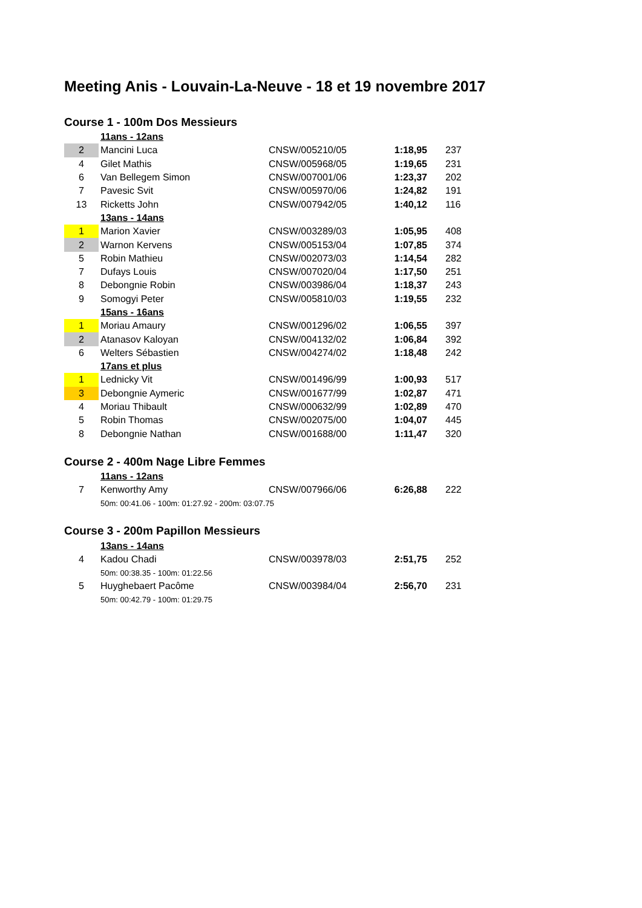Meeting Anis - Louvain-La-Neuve - 18 et 19 novembre 2017
Course 1 - 100m Dos Messieurs
| | 11ans - 12ans | | | |
| 2 | Mancini Luca | CNSW/005210/05 | 1:18,95 | 237 |
| 4 | Gilet Mathis | CNSW/005968/05 | 1:19,65 | 231 |
| 6 | Van Bellegem Simon | CNSW/007001/06 | 1:23,37 | 202 |
| 7 | Pavesic Svit | CNSW/005970/06 | 1:24,82 | 191 |
| 13 | Ricketts John | CNSW/007942/05 | 1:40,12 | 116 |
| | 13ans - 14ans | | | |
| 1 | Marion Xavier | CNSW/003289/03 | 1:05,95 | 408 |
| 2 | Warnon Kervens | CNSW/005153/04 | 1:07,85 | 374 |
| 5 | Robin Mathieu | CNSW/002073/03 | 1:14,54 | 282 |
| 7 | Dufays Louis | CNSW/007020/04 | 1:17,50 | 251 |
| 8 | Debongnie Robin | CNSW/003986/04 | 1:18,37 | 243 |
| 9 | Somogyi Peter | CNSW/005810/03 | 1:19,55 | 232 |
| | 15ans - 16ans | | | |
| 1 | Moriau Amaury | CNSW/001296/02 | 1:06,55 | 397 |
| 2 | Atanasov Kaloyan | CNSW/004132/02 | 1:06,84 | 392 |
| 6 | Welters Sébastien | CNSW/004274/02 | 1:18,48 | 242 |
| | 17ans et plus | | | |
| 1 | Lednicky Vit | CNSW/001496/99 | 1:00,93 | 517 |
| 3 | Debongnie Aymeric | CNSW/001677/99 | 1:02,87 | 471 |
| 4 | Moriau Thibault | CNSW/000632/99 | 1:02,89 | 470 |
| 5 | Robin Thomas | CNSW/002075/00 | 1:04,07 | 445 |
| 8 | Debongnie Nathan | CNSW/001688/00 | 1:11,47 | 320 |
Course 2 - 400m Nage Libre Femmes
| | 11ans - 12ans | | | |
| 7 | Kenworthy Amy | CNSW/007966/06 | 6:26,88 | 222 |
| | 50m: 00:41.06 - 100m: 01:27.92 - 200m: 03:07.75 | | | |
Course 3 - 200m Papillon Messieurs
| | 13ans - 14ans | | | |
| 4 | Kadou Chadi | CNSW/003978/03 | 2:51,75 | 252 |
| | 50m: 00:38.35 - 100m: 01:22.56 | | | |
| 5 | Huyghebaert Pacôme | CNSW/003984/04 | 2:56,70 | 231 |
| | 50m: 00:42.79 - 100m: 01:29.75 | | | |